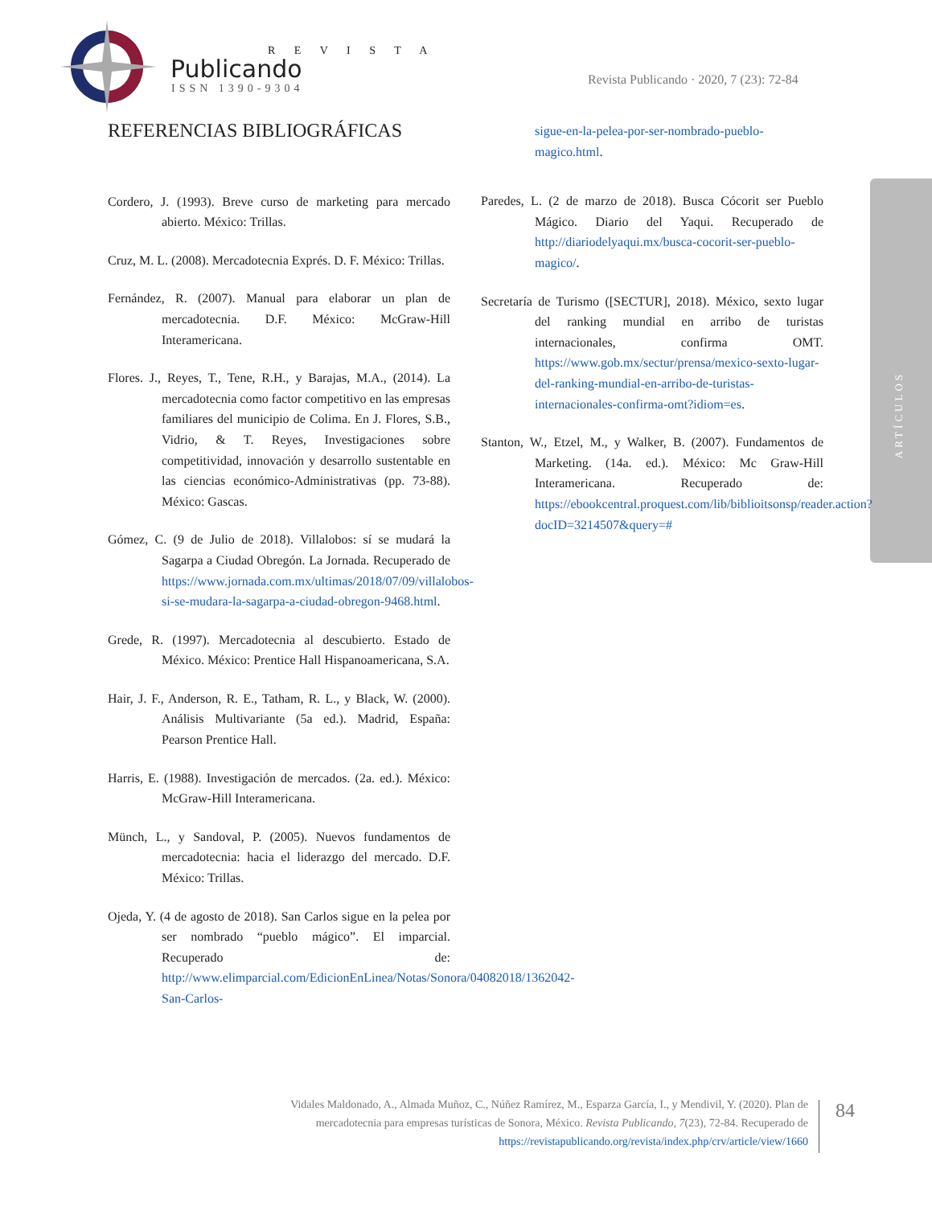R E V I S T A
Publicando
ISSN 1390-9304
Revista Publicando · 2020, 7 (23): 72-84
ARTÍCULOS
REFERENCIAS BIBLIOGRÁFICAS
Cordero, J. (1993). Breve curso de marketing para mercado abierto. México: Trillas.
Cruz, M. L. (2008). Mercadotecnia Exprés. D. F. México: Trillas.
Fernández, R. (2007). Manual para elaborar un plan de mercadotecnia. D.F. México: McGraw-Hill Interamericana.
Flores. J., Reyes, T., Tene, R.H., y Barajas, M.A., (2014). La mercadotecnia como factor competitivo en las empresas familiares del municipio de Colima. En J. Flores, S.B., Vidrio, & T. Reyes, Investigaciones sobre competitividad, innovación y desarrollo sustentable en las ciencias económico-Administrativas (pp. 73-88). México: Gascas.
Gómez, C. (9 de Julio de 2018). Villalobos: sí se mudará la Sagarpa a Ciudad Obregón. La Jornada. Recuperado de https://www.jornada.com.mx/ultimas/2018/07/09/villalobos-si-se-mudara-la-sagarpa-a-ciudad-obregon-9468.html.
Grede, R. (1997). Mercadotecnia al descubierto. Estado de México. México: Prentice Hall Hispanoamericana, S.A.
Hair, J. F., Anderson, R. E., Tatham, R. L., y Black, W. (2000). Análisis Multivariante (5a ed.). Madrid, España: Pearson Prentice Hall.
Harris, E. (1988). Investigación de mercados. (2a. ed.). México: McGraw-Hill Interamericana.
Münch, L., y Sandoval, P. (2005). Nuevos fundamentos de mercadotecnia: hacia el liderazgo del mercado. D.F. México: Trillas.
Ojeda, Y. (4 de agosto de 2018). San Carlos sigue en la pelea por ser nombrado “pueblo mágico”. El imparcial. Recuperado de: http://www.elimparcial.com/EdicionEnLinea/Notas/Sonora/04082018/1362042-San-Carlos-
sigue-en-la-pelea-por-ser-nombrado-pueblo-magico.html.
Paredes, L. (2 de marzo de 2018). Busca Cócorit ser Pueblo Mágico. Diario del Yaqui. Recuperado de http://diariodelyaqui.mx/busca-cocorit-ser-pueblo-magico/.
Secretaría de Turismo ([SECTUR], 2018). México, sexto lugar del ranking mundial en arribo de turistas internacionales, confirma OMT. https://www.gob.mx/sectur/prensa/mexico-sexto-lugar-del-ranking-mundial-en-arribo-de-turistas-internacionales-confirma-omt?idiom=es.
Stanton, W., Etzel, M., y Walker, B. (2007). Fundamentos de Marketing. (14a. ed.). México: Mc Graw-Hill Interamericana. Recuperado de: https://ebookcentral.proquest.com/lib/biblioitsonsp/reader.action?docID=3214507&query=#
Vidales Maldonado, A., Almada Muñoz, C., Núñez Ramírez, M., Esparza García, I., y Mendivil, Y. (2020). Plan de mercadotecnia para empresas turísticas de Sonora, México. Revista Publicando, 7(23), 72-84. Recuperado de https://revistapublicando.org/revista/index.php/crv/article/view/1660
84